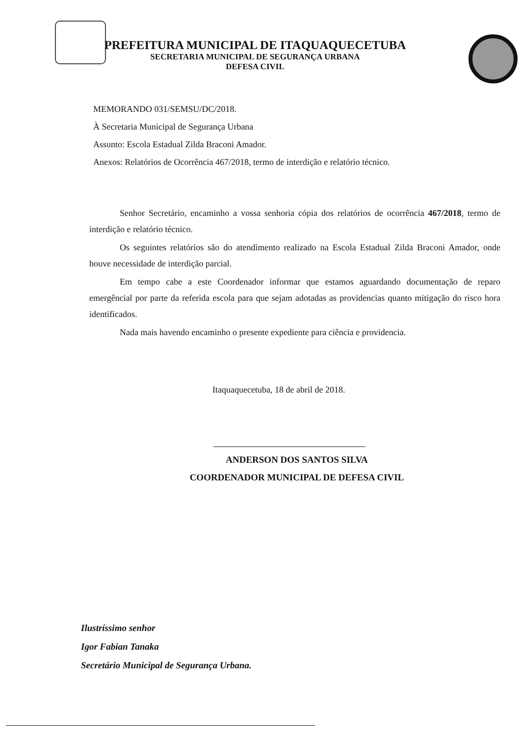PREFEITURA MUNICIPAL DE ITAQUAQUECETUBA
SECRETARIA MUNICIPAL DE SEGURANÇA URBANA
DEFESA CIVIL
MEMORANDO 031/SEMSU/DC/2018.
À Secretaria Municipal de Segurança Urbana
Assunto: Escola Estadual Zilda Braconi Amador.
Anexos: Relatórios de Ocorrência 467/2018, termo de interdição e relatório técnico.
Senhor Secretário, encaminho a vossa senhoria cópia dos relatórios de ocorrência 467/2018, termo de interdição e relatório técnico.
Os seguintes relatórios são do atendimento realizado na Escola Estadual Zilda Braconi Amador, onde houve necessidade de interdição parcial.
Em tempo cabe a este Coordenador informar que estamos aguardando documentação de reparo emergêncial por parte da referida escola para que sejam adotadas as providencias quanto mitigação do risco hora identificados.
Nada mais havendo encaminho o presente expediente para ciência e providencia.
Itaquaquecetuba, 18 de abril de 2018.
ANDERSON DOS SANTOS SILVA
COORDENADOR MUNICIPAL DE DEFESA CIVIL
Ilustríssimo senhor
Igor Fabian Tanaka
Secretário Municipal de Segurança Urbana.